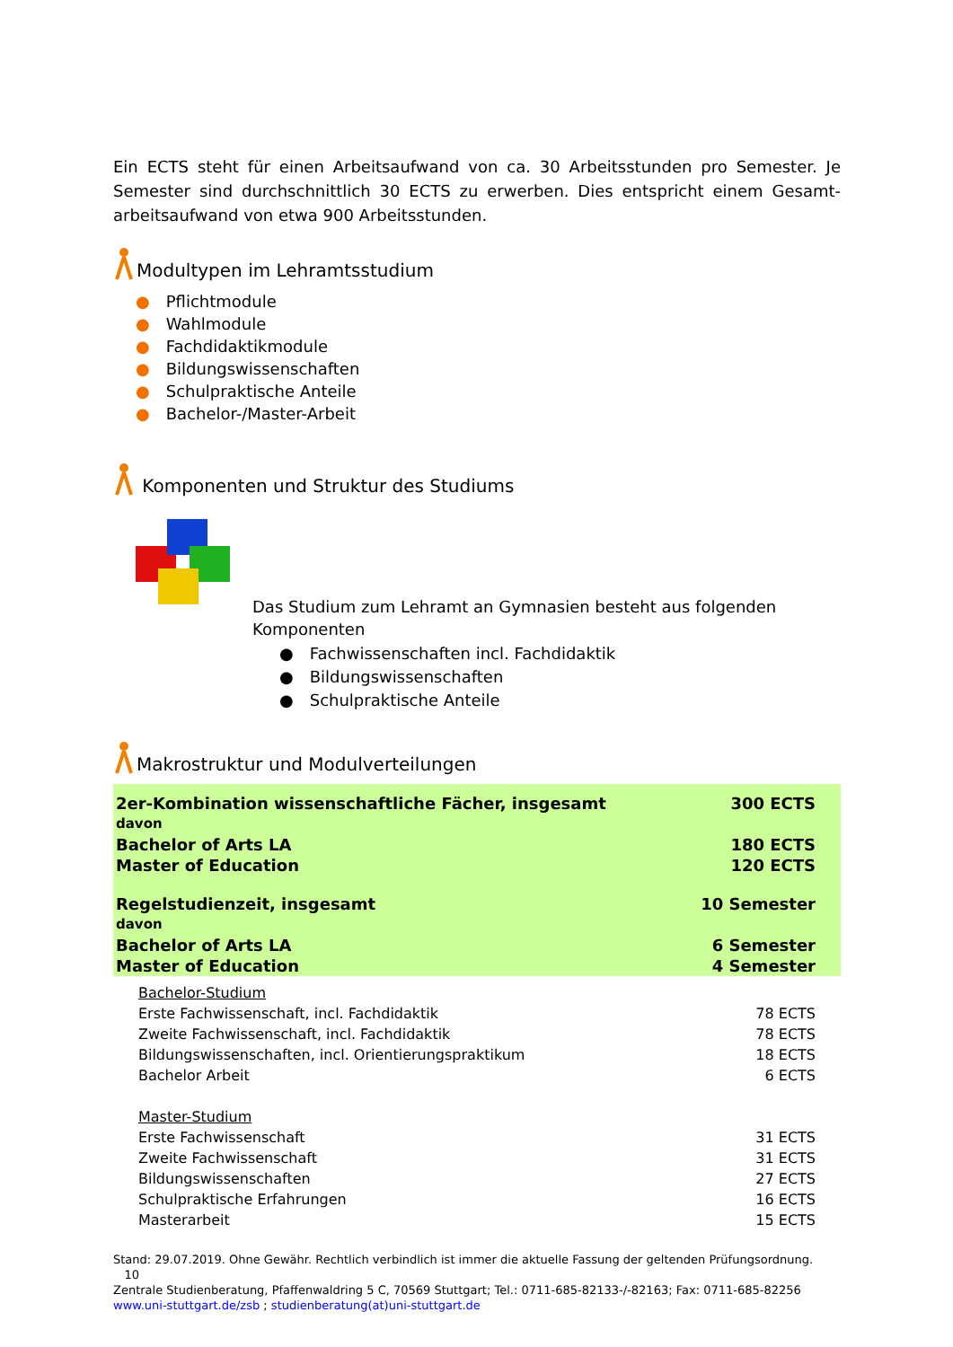Ein ECTS steht für einen Arbeitsaufwand von ca. 30 Arbeitsstunden pro Semester. Je Semester sind durchschnittlich 30 ECTS zu erwerben. Dies entspricht einem Gesamt-arbeitsaufwand von etwa 900 Arbeitsstunden.
Modultypen im Lehramtsstudium
● Pflichtmodule
● Wahlmodule
● Fachdidaktikmodule
● Bildungswissenschaften
● Schulpraktische Anteile
● Bachelor-/Master-Arbeit
Komponenten und Struktur des Studiums
Das Studium zum Lehramt an Gymnasien besteht aus folgenden
Komponenten
● Fachwissenschaften incl. Fachdidaktik
● Bildungswissenschaften
● Schulpraktische Anteile
Makrostruktur und Modulverteilungen
| 2er-Kombination wissenschaftliche Fächer, insgesamt | 300 ECTS |
| davon | |
| Bachelor of Arts LA | 180 ECTS |
| Master of Education | 120 ECTS |
| Regelstudienzeit, insgesamt | 10 Semester |
| davon | |
| Bachelor of Arts LA | 6 Semester |
| Master of Education | 4 Semester |
| Bachelor-Studium | |
| Erste Fachwissenschaft, incl. Fachdidaktik | 78 ECTS |
| Zweite Fachwissenschaft, incl. Fachdidaktik | 78 ECTS |
| Bildungswissenschaften, incl. Orientierungspraktikum | 18 ECTS |
| Bachelor Arbeit | 6 ECTS |
| Master-Studium | |
| Erste Fachwissenschaft | 31 ECTS |
| Zweite Fachwissenschaft | 31 ECTS |
| Bildungswissenschaften | 27 ECTS |
| Schulpraktische Erfahrungen | 16 ECTS |
| Masterarbeit | 15 ECTS |
Stand: 29.07.2019. Ohne Gewähr. Rechtlich verbindlich ist immer die aktuelle Fassung der geltenden Prüfungsordnung. 10
Zentrale Studienberatung, Pfaffenwaldring 5 C, 70569 Stuttgart; Tel.: 0711-685-82133-/-82163; Fax: 0711-685-82256
www.uni-stuttgart.de/zsb ; studienberatung(at)uni-stuttgart.de